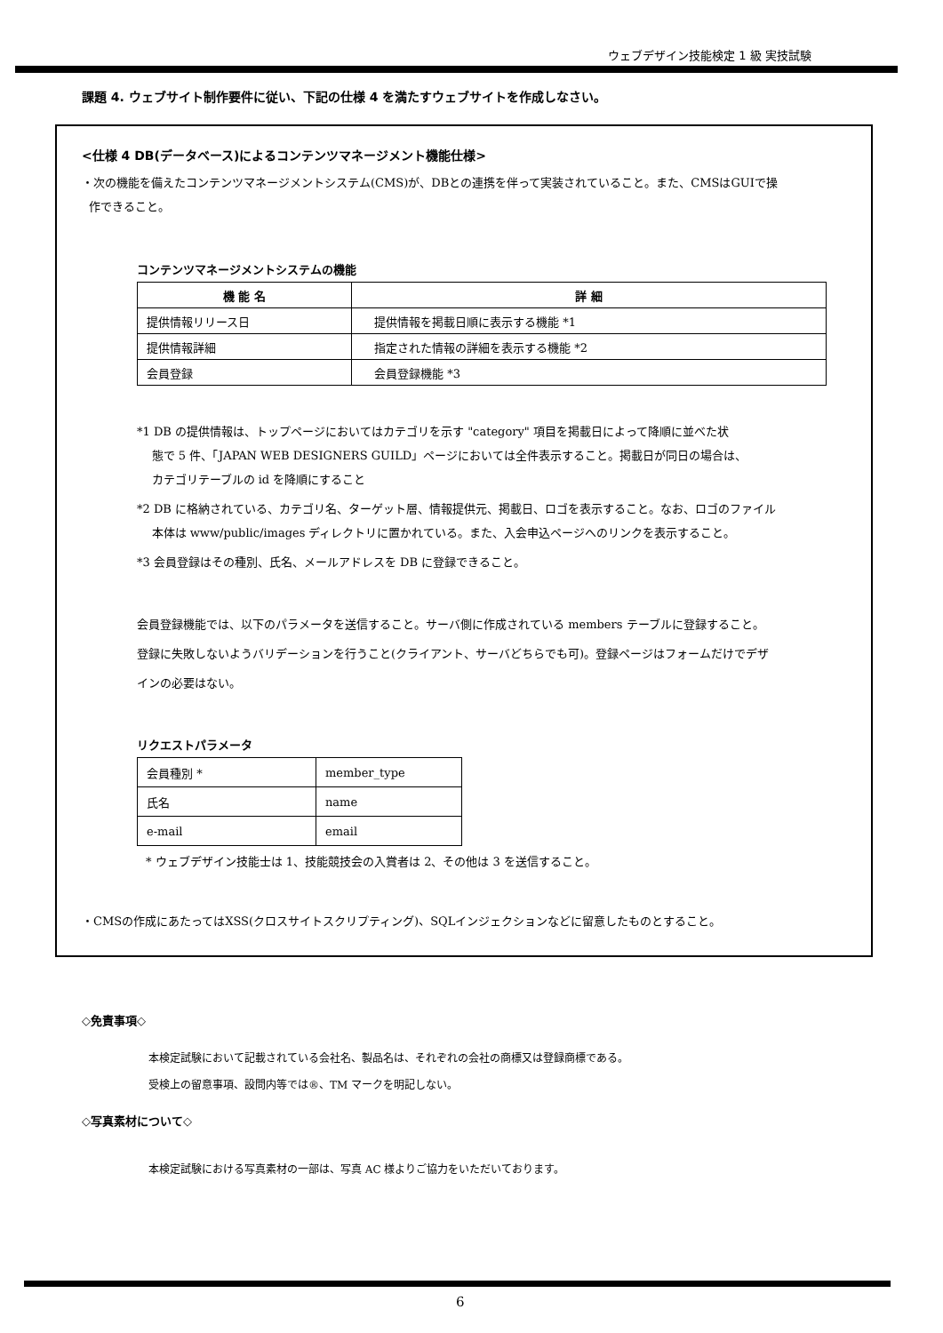ウェブデザイン技能検定 1 級 実技試験
課題 4. ウェブサイト制作要件に従い、下記の仕様 4 を満たすウェブサイトを作成しなさい。
<仕様 4 DB(データベース)によるコンテンツマネージメント機能仕様>
・次の機能を備えたコンテンツマネージメントシステム(CMS)が、DBとの連携を伴って実装されていること。また、CMSはGUIで操
作できること。
コンテンツマネージメントシステムの機能
| 機 能 名 | 詳 細 |
| --- | --- |
| 提供情報リリース日 | 提供情報を掲載日順に表示する機能 *1 |
| 提供情報詳細 | 指定された情報の詳細を表示する機能 *2 |
| 会員登録 | 会員登録機能 *3 |
*1 DB の提供情報は、トップページにおいてはカテゴリを示す "category" 項目を掲載日によって降順に並べた状
態で 5 件、「JAPAN WEB DESIGNERS GUILD」ページにおいては全件表示すること。掲載日が同日の場合は、
カテゴリテーブルの id を降順にすること
*2 DB に格納されている、カテゴリ名、ターゲット層、情報提供元、掲載日、ロゴを表示すること。なお、ロゴのファイル
本体は www/public/images ディレクトリに置かれている。また、入会申込ページへのリンクを表示すること。
*3 会員登録はその種別、氏名、メールアドレスを DB に登録できること。
会員登録機能では、以下のパラメータを送信すること。サーバ側に作成されている members テーブルに登録すること。
登録に失敗しないようバリデーションを行うこと(クライアント、サーバどちらでも可)。登録ページはフォームだけでデザ
インの必要はない。
リクエストパラメータ
| 会員種別 * | member_type |
| 氏名 | name |
| e-mail | email |
* ウェブデザイン技能士は 1、技能競技会の入賞者は 2、その他は 3 を送信すること。
・CMSの作成にあたってはXSS(クロスサイトスクリプティング)、SQLインジェクションなどに留意したものとすること。
◇免責事項◇
本検定試験において記載されている会社名、製品名は、それぞれの会社の商標又は登録商標である。
受検上の留意事項、設問内等では®、TM マークを明記しない。
◇写真素材について◇
本検定試験における写真素材の一部は、写真 AC 様よりご協力をいただいております。
6